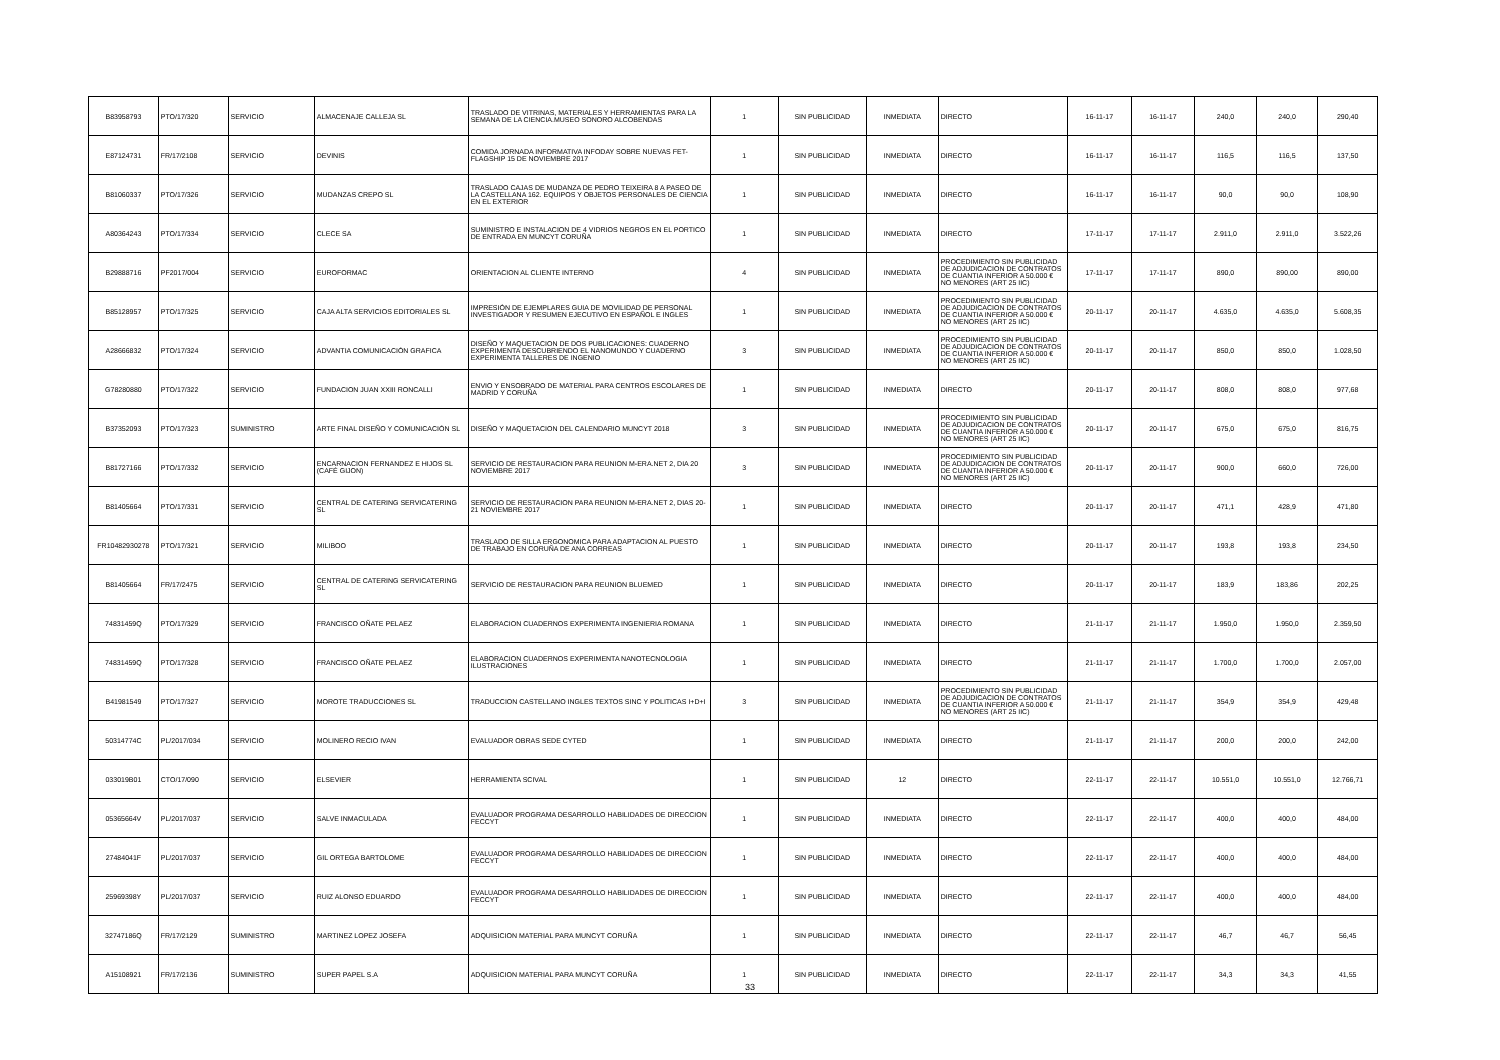| B83958793 | PTO/17/320 | SERVICIO | ALMACENAJE CALLEJA SL | TRASLADO DE VITRINAS, MATERIALES Y HERRAMIENTAS PARA LA SEMANA DE LA CIENCIA.MUSEO SONORO ALCOBENDAS | 1 | SIN PUBLICIDAD | INMEDIATA | DIRECTO | 16-11-17 | 16-11-17 | 240,0 | 240,0 | 290,40 |
| E87124731 | FR/17/2108 | SERVICIO | DEVINIS | COMIDA JORNADA INFORMATIVA INFODAY SOBRE NUEVAS FET-FLAGSHIP 15 DE NOVIEMBRE 2017 | 1 | SIN PUBLICIDAD | INMEDIATA | DIRECTO | 16-11-17 | 16-11-17 | 116,5 | 116,5 | 137,50 |
| B81060337 | PTO/17/326 | SERVICIO | MUDANZAS CREPO SL | TRASLADO CAJAS DE MUDANZA DE PEDRO TEIXEIRA 8 A PASEO DE LA CASTELLANA 162. EQUIPOS Y OBJETOS PERSONALES DE CIENCIA EN EL EXTERIOR | 1 | SIN PUBLICIDAD | INMEDIATA | DIRECTO | 16-11-17 | 16-11-17 | 90,0 | 90,0 | 108,90 |
| A80364243 | PTO/17/334 | SERVICIO | CLECE SA | SUMINISTRO E INSTALACION DE 4 VIDRIOS NEGROS EN EL PORTICO DE ENTRADA EN MUNCYT CORUÑA | 1 | SIN PUBLICIDAD | INMEDIATA | DIRECTO | 17-11-17 | 17-11-17 | 2.911,0 | 2.911,0 | 3.522,26 |
| B29888716 | PF2017/004 | SERVICIO | EUROFORMAC | ORIENTACION AL CLIENTE INTERNO | 4 | SIN PUBLICIDAD | INMEDIATA | PROCEDIMIENTO SIN PUBLICIDAD DE ADJUDICACION DE CONTRATOS DE CUANTIA INFERIOR A 50.000 € NO MENORES (ART 25 IIC) | 17-11-17 | 17-11-17 | 890,0 | 890,00 | 890,00 |
| B85128957 | PTO/17/325 | SERVICIO | CAJA ALTA SERVICIOS EDITORIALES SL | IMPRESIÓN DE EJEMPLARES GUIA DE MOVILIDAD DE PERSONAL INVESTIGADOR Y RESUMEN EJECUTIVO EN ESPAÑOL E INGLES | 1 | SIN PUBLICIDAD | INMEDIATA | PROCEDIMIENTO SIN PUBLICIDAD DE ADJUDICACION DE CONTRATOS DE CUANTIA INFERIOR A 50.000 € NO MENORES (ART 25 IIC) | 20-11-17 | 20-11-17 | 4.635,0 | 4.635,0 | 5.608,35 |
| A28666832 | PTO/17/324 | SERVICIO | ADVANTIA COMUNICACIÓN GRAFICA | DISEÑO Y MAQUETACION DE DOS PUBLICACIONES: CUADERNO EXPERIMENTA DESCUBRIENDO EL NANOMUNDO Y CUADERNO EXPERIMENTA TALLERES DE INGENIO | 3 | SIN PUBLICIDAD | INMEDIATA | PROCEDIMIENTO SIN PUBLICIDAD DE ADJUDICACION DE CONTRATOS DE CUANTIA INFERIOR A 50.000 € NO MENORES (ART 25 IIC) | 20-11-17 | 20-11-17 | 850,0 | 850,0 | 1.028,50 |
| G78280880 | PTO/17/322 | SERVICIO | FUNDACION JUAN XXIII RONCALLI | ENVIO Y ENSOBRADO DE MATERIAL PARA CENTROS ESCOLARES DE MADRID Y CORUÑA | 1 | SIN PUBLICIDAD | INMEDIATA | DIRECTO | 20-11-17 | 20-11-17 | 808,0 | 808,0 | 977,68 |
| B37352093 | PTO/17/323 | SUMINISTRO | ARTE FINAL DISEÑO Y COMUNICACIÓN SL | DISEÑO Y MAQUETACION DEL CALENDARIO MUNCYT 2018 | 3 | SIN PUBLICIDAD | INMEDIATA | PROCEDIMIENTO SIN PUBLICIDAD DE ADJUDICACION DE CONTRATOS DE CUANTIA INFERIOR A 50.000 € NO MENORES (ART 25 IIC) | 20-11-17 | 20-11-17 | 675,0 | 675,0 | 816,75 |
| B81727166 | PTO/17/332 | SERVICIO | ENCARNACION FERNANDEZ E HIJOS SL (CAFÉ GIJON) | SERVICIO DE RESTAURACION PARA REUNION M-ERA.NET 2, DIA 20 NOVIEMBRE 2017 | 3 | SIN PUBLICIDAD | INMEDIATA | PROCEDIMIENTO SIN PUBLICIDAD DE ADJUDICACION DE CONTRATOS DE CUANTIA INFERIOR A 50.000 € NO MENORES (ART 25 IIC) | 20-11-17 | 20-11-17 | 900,0 | 660,0 | 726,00 |
| B81405664 | PTO/17/331 | SERVICIO | CENTRAL DE CATERING SERVICATERING SL | SERVICIO DE RESTAURACION PARA REUNION M-ERA.NET 2, DIAS 20-21 NOVIEMBRE 2017 | 1 | SIN PUBLICIDAD | INMEDIATA | DIRECTO | 20-11-17 | 20-11-17 | 471,1 | 428,9 | 471,80 |
| FR10482930278 | PTO/17/321 | SERVICIO | MILIBOO | TRASLADO DE SILLA ERGONOMICA PARA ADAPTACION AL PUESTO DE TRABAJO EN CORUÑA DE ANA CORREAS | 1 | SIN PUBLICIDAD | INMEDIATA | DIRECTO | 20-11-17 | 20-11-17 | 193,8 | 193,8 | 234,50 |
| B81405664 | FR/17/2475 | SERVICIO | CENTRAL DE CATERING SERVICATERING SL | SERVICIO DE RESTAURACION PARA REUNION BLUEMED | 1 | SIN PUBLICIDAD | INMEDIATA | DIRECTO | 20-11-17 | 20-11-17 | 183,9 | 183,86 | 202,25 |
| 74831459Q | PTO/17/329 | SERVICIO | FRANCISCO OÑATE PELAEZ | ELABORACION CUADERNOS EXPERIMENTA INGENIERIA ROMANA | 1 | SIN PUBLICIDAD | INMEDIATA | DIRECTO | 21-11-17 | 21-11-17 | 1.950,0 | 1.950,0 | 2.359,50 |
| 74831459Q | PTO/17/328 | SERVICIO | FRANCISCO OÑATE PELAEZ | ELABORACION CUADERNOS EXPERIMENTA NANOTECNOLOGIA ILUSTRACIONES | 1 | SIN PUBLICIDAD | INMEDIATA | DIRECTO | 21-11-17 | 21-11-17 | 1.700,0 | 1.700,0 | 2.057,00 |
| B41981549 | PTO/17/327 | SERVICIO | MOROTE TRADUCCIONES SL | TRADUCCION CASTELLANO INGLES TEXTOS SINC Y POLITICAS I+D+I | 3 | SIN PUBLICIDAD | INMEDIATA | PROCEDIMIENTO SIN PUBLICIDAD DE ADJUDICACION DE CONTRATOS DE CUANTIA INFERIOR A 50.000 € NO MENORES (ART 25 IIC) | 21-11-17 | 21-11-17 | 354,9 | 354,9 | 429,48 |
| 50314774C | PL/2017/034 | SERVICIO | MOLINERO RECIO IVAN | EVALUADOR OBRAS SEDE CYTED | 1 | SIN PUBLICIDAD | INMEDIATA | DIRECTO | 21-11-17 | 21-11-17 | 200,0 | 200,0 | 242,00 |
| 033019B01 | CTO/17/090 | SERVICIO | ELSEVIER | HERRAMIENTA SCIVAL | 1 | SIN PUBLICIDAD | 12 | DIRECTO | 22-11-17 | 22-11-17 | 10.551,0 | 10.551,0 | 12.766,71 |
| 05365664V | PL/2017/037 | SERVICIO | SALVE INMACULADA | EVALUADOR PROGRAMA DESARROLLO HABILIDADES DE DIRECCION FECCYT | 1 | SIN PUBLICIDAD | INMEDIATA | DIRECTO | 22-11-17 | 22-11-17 | 400,0 | 400,0 | 484,00 |
| 27484041F | PL/2017/037 | SERVICIO | GIL ORTEGA BARTOLOME | EVALUADOR PROGRAMA DESARROLLO HABILIDADES DE DIRECCION FECCYT | 1 | SIN PUBLICIDAD | INMEDIATA | DIRECTO | 22-11-17 | 22-11-17 | 400,0 | 400,0 | 484,00 |
| 25969398Y | PL/2017/037 | SERVICIO | RUIZ ALONSO EDUARDO | EVALUADOR PROGRAMA DESARROLLO HABILIDADES DE DIRECCION FECCYT | 1 | SIN PUBLICIDAD | INMEDIATA | DIRECTO | 22-11-17 | 22-11-17 | 400,0 | 400,0 | 484,00 |
| 32747186Q | FR/17/2129 | SUMINISTRO | MARTINEZ LOPEZ JOSEFA | ADQUISICION MATERIAL PARA MUNCYT CORUÑA | 1 | SIN PUBLICIDAD | INMEDIATA | DIRECTO | 22-11-17 | 22-11-17 | 46,7 | 46,7 | 56,45 |
| A15108921 | FR/17/2136 | SUMINISTRO | SUPER PAPEL S.A | ADQUISICION MATERIAL PARA MUNCYT CORUÑA | 1 | SIN PUBLICIDAD | INMEDIATA | DIRECTO | 22-11-17 | 22-11-17 | 34,3 | 34,3 | 41,55 |
33